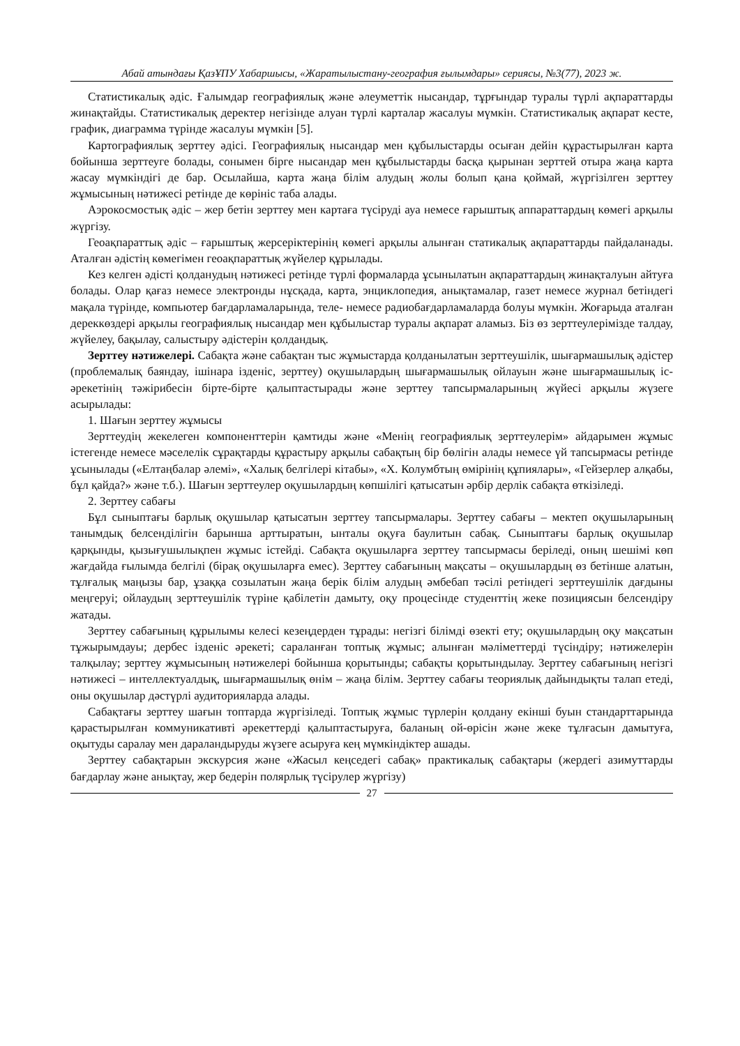Абай атындағы ҚазҰПУ Хабаршысы, «Жаратылыстану-география ғылымдары» сериясы, №3(77), 2023 ж.
Статистикалық әдіс. Ғалымдар географиялық және әлеуметтік нысандар, тұрғындар туралы түрлі ақпараттарды жинақтайды. Статистикалық деректер негізінде алуан түрлі карталар жасалуы мүмкін. Статистикалық ақпарат кесте, график, диаграмма түрінде жасалуы мүмкін [5].
Картографиялық зерттеу әдісі. Географиялық нысандар мен құбылыстарды осыған дейін құрастырылған карта бойынша зерттеуге болады, сонымен бірге нысандар мен құбылыстарды басқа қырынан зерттей отыра жаңа карта жасау мүмкіндігі де бар. Осылайша, карта жаңа білім алудың жолы болып қана қоймай, жүргізілген зерттеу жұмысының нәтижесі ретінде де көрініс таба алады.
Аэрокосмостық әдіс – жер бетін зерттеу мен картаға түсіруді ауа немесе ғарыштық аппараттардың көмегі арқылы жүргізу.
Геоақпараттық әдіс – ғарыштық жерсеріктерінің көмегі арқылы алынған статикалық ақпараттарды пайдаланады. Аталған әдістің көмегімен геоақпараттық жүйелер құрылады.
Кез келген әдісті қолданудың нәтижесі ретінде түрлі формаларда ұсынылатын ақпараттардың жинақталуын айтуға болады. Олар қағаз немесе электронды нұсқада, карта, энциклопедия, анықтамалар, газет немесе журнал бетіндегі мақала түрінде, компьютер бағдарламаларында, теле- немесе радиобағдарламаларда болуы мүмкін. Жоғарыда аталған дереккөздері арқылы географиялық нысандар мен құбылыстар туралы ақпарат аламыз. Біз өз зерттеулерімізде талдау, жүйелеу, бақылау, салыстыру әдістерін қолдандық.
Зерттеу нәтижелері. Сабақта және сабақтан тыс жұмыстарда қолданылатын зерттеушілік, шығармашылық әдістер (проблемалық баяндау, ішінара ізденіс, зерттеу) оқушылардың шығармашылық ойлауын және шығармашылық іс-әрекетінің тәжірибесін бірте-бірте қалыптастырады және зерттеу тапсырмаларының жүйесі арқылы жүзеге асырылады:
1. Шағын зерттеу жұмысы
Зерттеудің жекелеген компоненттерін қамтиды және «Менің географиялық зерттеулерім» айдарымен жұмыс істегенде немесе мәселелік сұрақтарды құрастыру арқылы сабақтың бір бөлігін алады немесе үй тапсырмасы ретінде ұсынылады («Елтаңбалар әлемі», «Халық белгілері кітабы», «Х. Колумбтың өмірінің құпиялары», «Гейзерлер алқабы, бұл қайда?» және т.б.). Шағын зерттеулер оқушылардың көпшілігі қатысатын әрбір дерлік сабақта өткізіледі.
2. Зерттеу сабағы
Бұл сыныптағы барлық оқушылар қатысатын зерттеу тапсырмалары. Зерттеу сабағы – мектеп оқушыларының танымдық белсенділігін барынша арттыратын, ынталы оқуға баулитын сабақ. Сыныптағы барлық оқушылар қарқынды, қызығушылықпен жұмыс істейді. Сабақта оқушыларға зерттеу тапсырмасы беріледі, оның шешімі көп жағдайда ғылымда белгілі (бірақ оқушыларға емес). Зерттеу сабағының мақсаты – оқушылардың өз бетінше алатын, тұлғалық маңызы бар, ұзаққа созылатын жаңа берік білім алудың әмбебап тәсілі ретіндегі зерттеушілік дағдыны меңгеруі; ойлаудың зерттеушілік түріне қабілетін дамыту, оқу процесінде студенттің жеке позициясын белсендіру жатады.
Зерттеу сабағының құрылымы келесі кезеңдерден тұрады: негізгі білімді өзекті ету; оқушылардың оқу мақсатын тұжырымдауы; дербес ізденіс әрекеті; сараланған топтық жұмыс; алынған мәліметтерді түсіндіру; нәтижелерін талқылау; зерттеу жұмысының нәтижелері бойынша қорытынды; сабақты қорытындылау. Зерттеу сабағының негізгі нәтижесі – интеллектуалдық, шығармашылық өнім – жаңа білім. Зерттеу сабағы теориялық дайындықты талап етеді, оны оқушылар дәстүрлі аудиторияларда алады.
Сабақтағы зерттеу шағын топтарда жүргізіледі. Топтық жұмыс түрлерін қолдану екінші буын стандарттарында қарастырылған коммуникативті әрекеттерді қалыптастыруға, баланың ой-өрісін және жеке тұлғасын дамытуға, оқытуды саралау мен дараландыруды жүзеге асыруға кең мүмкіндіктер ашады.
Зерттеу сабақтарын экскурсия және «Жасыл кеңседегі сабақ» практикалық сабақтары (жердегі азимуттарды бағдарлау және анықтау, жер бедерін полярлық түсірулер жүргізу)
27